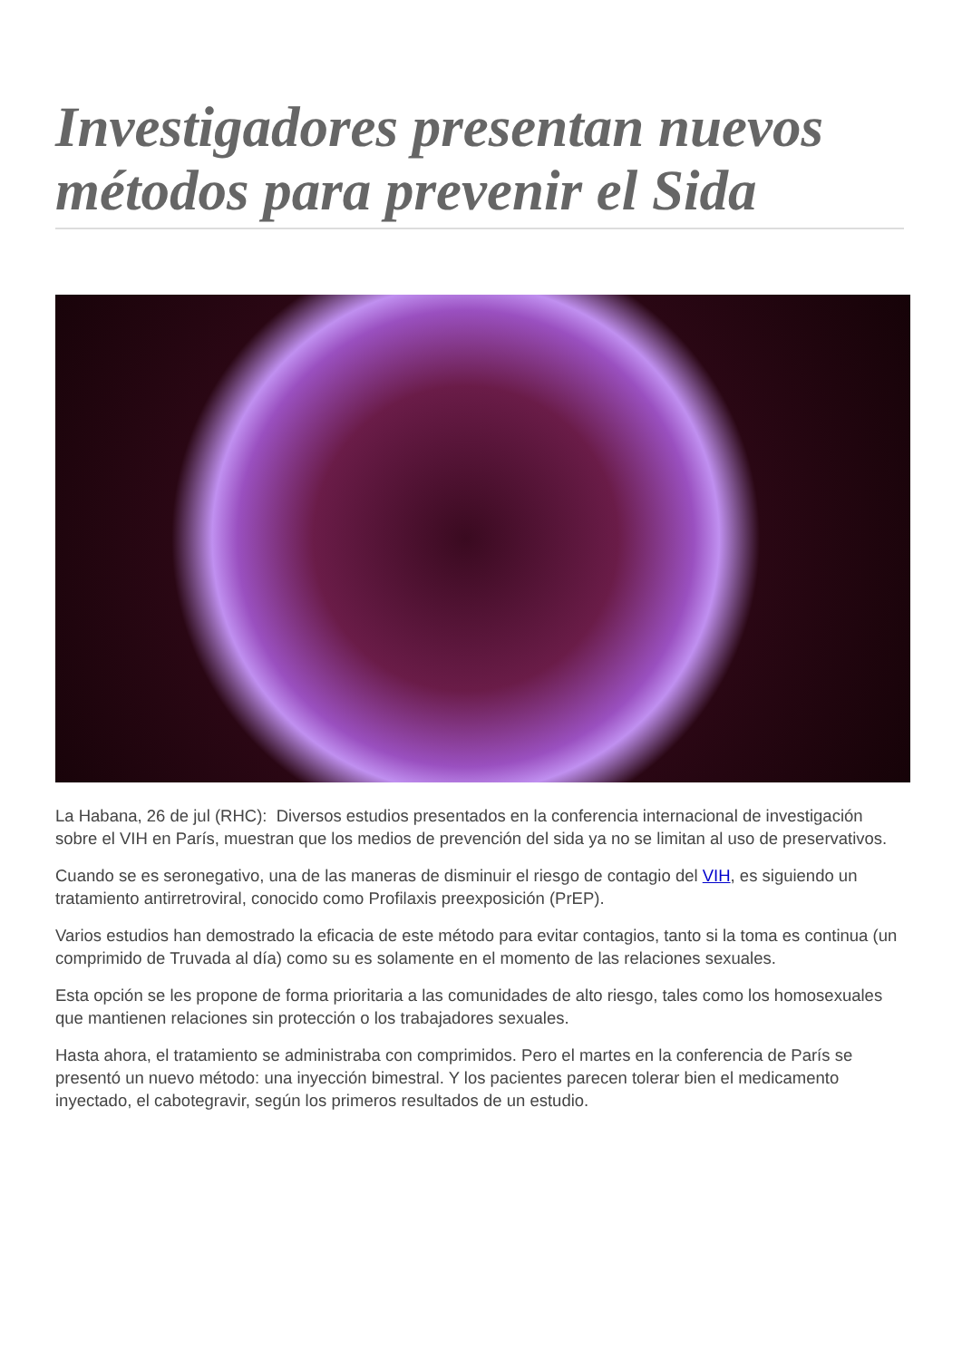Investigadores presentan nuevos métodos para prevenir el Sida
La Habana, 26 de jul (RHC): Diversos estudios presentados en la conferencia internacional de investigación sobre el VIH en París, muestran que los medios de prevención del sida ya no se limitan al uso de preservativos.
Cuando se es seronegativo, una de las maneras de disminuir el riesgo de contagio del VIH, es siguiendo un tratamiento antirretroviral, conocido como Profilaxis preexposición (PrEP).
Varios estudios han demostrado la eficacia de este método para evitar contagios, tanto si la toma es continua (un comprimido de Truvada al día) como su es solamente en el momento de las relaciones sexuales.
Esta opción se les propone de forma prioritaria a las comunidades de alto riesgo, tales como los homosexuales que mantienen relaciones sin protección o los trabajadores sexuales.
Hasta ahora, el tratamiento se administraba con comprimidos. Pero el martes en la conferencia de París se presentó un nuevo método: una inyección bimestral. Y los pacientes parecen tolerar bien el medicamento inyectado, el cabotegravir, según los primeros resultados de un estudio.